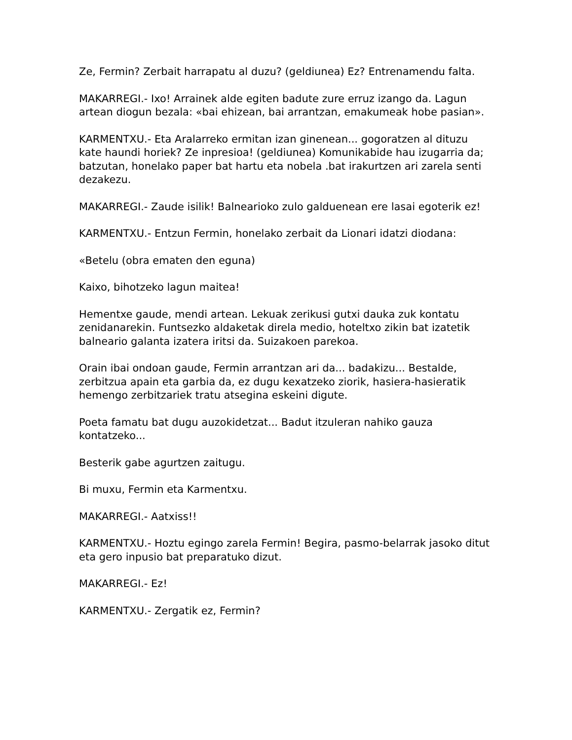Ze, Fermin? Zerbait harrapatu al duzu? (geldiunea) Ez? Entrenamendu falta.
MAKARREGI.- Ixo! Arrainek alde egiten badute zure erruz izango da. Lagun artean diogun bezala: «bai ehizean, bai arrantzan, emakumeak hobe pasian».
KARMENTXU.- Eta Aralarreko ermitan izan ginenean... gogoratzen al dituzu kate haundi horiek? Ze inpresioa! (geldiunea) Komunikabide hau izugarria da; batzutan, honelako paper bat hartu eta nobela .bat irakurtzen ari zarela senti dezakezu.
MAKARREGI.- Zaude isilik! Balnearioko zulo galduenean ere lasai egoterik ez!
KARMENTXU.- Entzun Fermin, honelako zerbait da Lionari idatzi diodana:
«Betelu (obra ematen den eguna)
Kaixo, bihotzeko lagun maitea!
Hementxe gaude, mendi artean. Lekuak zerikusi gutxi dauka zuk kontatu zenidanarekin. Funtsezko aldaketak direla medio, hoteltxo zikin bat izatetik balneario galanta izatera iritsi da. Suizakoen parekoa.
Orain ibai ondoan gaude, Fermin arrantzan ari da... badakizu... Bestalde, zerbitzua apain eta garbia da, ez dugu kexatzeko ziorik, hasiera-hasieratik hemengo zerbitzariek tratu atsegina eskeini digute.
Poeta famatu bat dugu auzokidetzat... Badut itzuleran nahiko gauza kontatzeko...
Besterik gabe agurtzen zaitugu.
Bi muxu, Fermin eta Karmentxu.
MAKARREGI.- Aatxiss!!
KARMENTXU.- Hoztu egingo zarela Fermin! Begira, pasmo-belarrak jasoko ditut eta gero inpusio bat preparatuko dizut.
MAKARREGI.- Ez!
KARMENTXU.- Zergatik ez, Fermin?